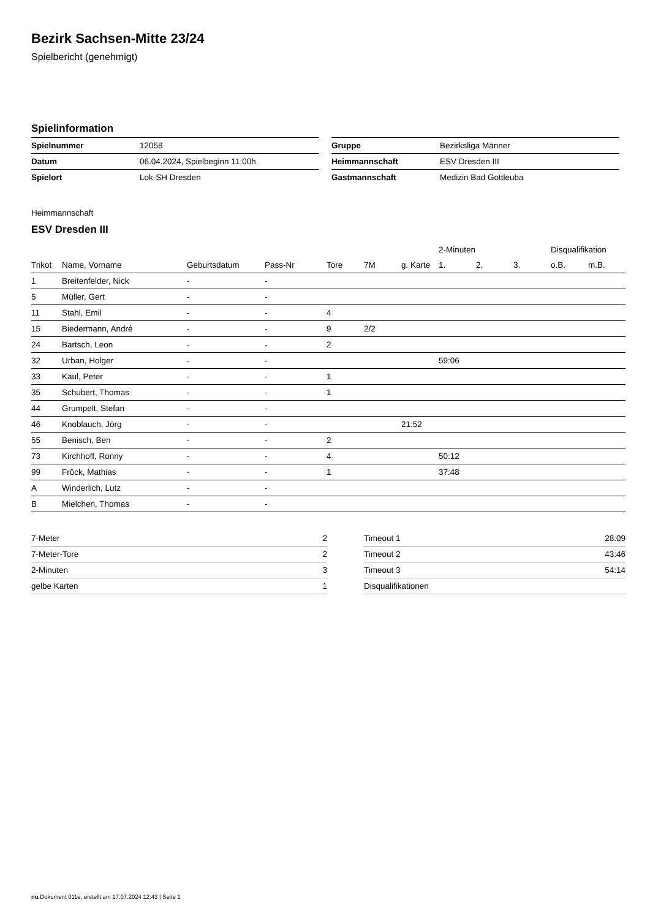Bezirk Sachsen-Mitte 23/24
Spielbericht (genehmigt)
Spielinformation
| Spielnummer | 12058 |
| Datum | 06.04.2024, Spielbeginn 11:00h |
| Spielort | Lok-SH Dresden |
| Gruppe | Bezirksliga Männer |
| Heimmannschaft | ESV Dresden III |
| Gastmannschaft | Medizin Bad Gottleuba |
Heimmannschaft
ESV Dresden III
| | | | | | | | 2-Minuten | | | Disqualifikation | |
| --- | --- | --- | --- | --- | --- | --- | --- | --- | --- | --- | --- |
| Trikot | Name, Vorname | Geburtsdatum | Pass-Nr | Tore | 7M | g. Karte | 1. | 2. | 3. | o.B. | m.B. |
| 1 | Breitenfelder, Nick | - | - | | | | | | | | |
| 5 | Müller, Gert | - | - | | | | | | | | |
| 11 | Stahl, Emil | - | - | 4 | | | | | | | |
| 15 | Biedermann, André | - | - | 9 | 2/2 | | | | | | |
| 24 | Bartsch, Leon | - | - | 2 | | | | | | | |
| 32 | Urban, Holger | - | - | | | | 59:06 | | | | |
| 33 | Kaul, Peter | - | - | 1 | | | | | | | |
| 35 | Schubert, Thomas | - | - | 1 | | | | | | | |
| 44 | Grumpelt, Stefan | - | - | | | | | | | | |
| 46 | Knoblauch, Jörg | - | - | | | 21:52 | | | | | |
| 55 | Benisch, Ben | - | - | 2 | | | | | | | |
| 73 | Kirchhoff, Ronny | - | - | 4 | | | 50:12 | | | | |
| 99 | Fröck, Mathias | - | - | 1 | | | 37:48 | | | | |
| A | Winderlich, Lutz | - | - | | | | | | | | |
| B | Mielchen, Thomas | - | - | | | | | | | | |
| 7-Meter | 2 |
| 7-Meter-Tore | 2 |
| 2-Minuten | 3 |
| gelbe Karten | 1 |
| Timeout 1 | 28:09 |
| Timeout 2 | 43:46 |
| Timeout 3 | 54:14 |
| Disqualifikationen | |
nu.Dokument 011e, erstellt am 17.07.2024 12:43 | Seite 1